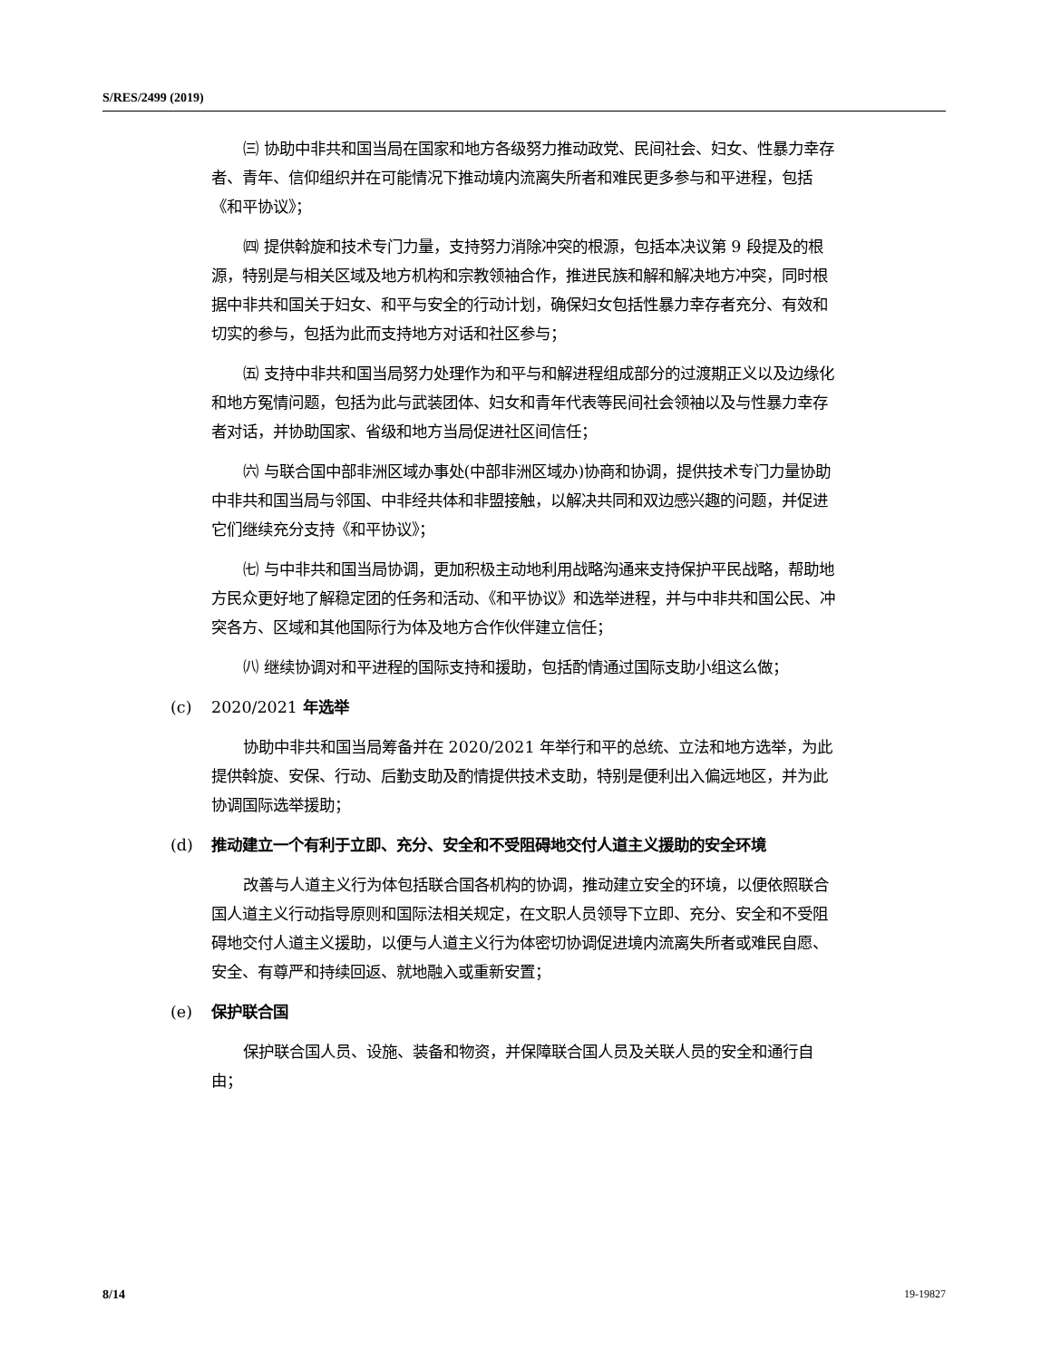S/RES/2499 (2019)
㈢ 协助中非共和国当局在国家和地方各级努力推动政党、民间社会、妇女、性暴力幸存者、青年、信仰组织并在可能情况下推动境内流离失所者和难民更多参与和平进程，包括《和平协议》；
㈣ 提供斡旋和技术专门力量，支持努力消除冲突的根源，包括本决议第 9 段提及的根源，特别是与相关区域及地方机构和宗教领袖合作，推进民族和解和解决地方冲突，同时根据中非共和国关于妇女、和平与安全的行动计划，确保妇女包括性暴力幸存者充分、有效和切实的参与，包括为此而支持地方对话和社区参与；
㈤ 支持中非共和国当局努力处理作为和平与和解进程组成部分的过渡期正义以及边缘化和地方冤情问题，包括为此与武装团体、妇女和青年代表等民间社会领袖以及与性暴力幸存者对话，并协助国家、省级和地方当局促进社区间信任；
㈥ 与联合国中部非洲区域办事处(中部非洲区域办)协商和协调，提供技术专门力量协助中非共和国当局与邻国、中非经共体和非盟接触，以解决共同和双边感兴趣的问题，并促进它们继续充分支持《和平协议》；
㈦ 与中非共和国当局协调，更加积极主动地利用战略沟通来支持保护平民战略，帮助地方民众更好地了解稳定团的任务和活动、《和平协议》和选举进程，并与中非共和国公民、冲突各方、区域和其他国际行为体及地方合作伙伴建立信任；
㈧ 继续协调对和平进程的国际支持和援助，包括酌情通过国际支助小组这么做；
(c) 2020/2021 年选举
协助中非共和国当局筹备并在 2020/2021 年举行和平的总统、立法和地方选举，为此提供斡旋、安保、行动、后勤支助及酌情提供技术支助，特别是便利出入偏远地区，并为此协调国际选举援助；
(d) 推动建立一个有利于立即、充分、安全和不受阻碍地交付人道主义援助的安全环境
改善与人道主义行为体包括联合国各机构的协调，推动建立安全的环境，以便依照联合国人道主义行动指导原则和国际法相关规定，在文职人员领导下立即、充分、安全和不受阻碍地交付人道主义援助，以便与人道主义行为体密切协调促进境内流离失所者或难民自愿、安全、有尊严和持续回返、就地融入或重新安置；
(e) 保护联合国
保护联合国人员、设施、装备和物资，并保障联合国人员及关联人员的安全和通行自由；
8/14 19-19827